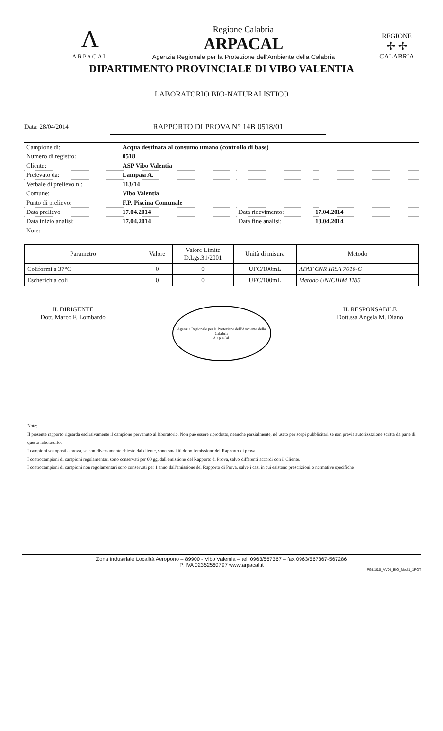Λ
ARPACAL
Regione Calabria
ARPACAL
Agenzia Regionale per la Protezione dell'Ambiente della Calabria
REGIONE
✢ ✢
CALABRIA
DIPARTIMENTO PROVINCIALE DI VIBO VALENTIA
LABORATORIO BIO-NATURALISTICO
Data: 28/04/2014 RAPPORTO DI PROVA N° 14B 0518/01
| Campione di: | Acqua destinata al consumo umano (controllo di base) | | |
| Numero di registro: | 0518 | | |
| Cliente: | ASP Vibo Valentia | | |
| Prelevato da: | Lampasi A. | | |
| Verbale di prelievo n.: | 113/14 | | |
| Comune: | Vibo Valentia | | |
| Punto di prelievo: | F.P. Piscina Comunale | | |
| Data prelievo | 17.04.2014 | Data ricevimento: | 17.04.2014 |
| Data inizio analisi: | 17.04.2014 | Data fine analisi: | 18.04.2014 |
| Note: | | | |
| Parametro | Valore | Valore Limite D.Lgs.31/2001 | Unità di misura | Metodo |
| --- | --- | --- | --- | --- |
| Coliformi a 37°C | 0 | 0 | UFC/100mL | APAT CNR IRSA 7010-C |
| Escherichia coli | 0 | 0 | UFC/100mL | Metodo UNICHIM 1185 |
IL DIRIGENTE
Dott. Marco F. Lombardo
Agenzia Regionale per la Protezione dell'Ambiente della Calabria
A.r.p.aCal.
IL RESPONSABILE
Dott.ssa Angela M. Diano
Note:
Il presente rapporto riguarda esclusivamente il campione pervenuto al laboratorio. Non può essere riprodotto, neanche parzialmente, né usato per scopi pubblicitari se non previa autorizzazione scritta da parte di questo laboratorio.
I campioni sottoposti a prova, se non diversamente chiesto dal cliente, sono smaltiti dopo l'emissione del Rapporto di prova.
I controcampioni di campioni regolamentari sono conservati per 60 gg. dall'emissione del Rapporto di Prova, salvo differenti accordi con il Cliente.
I controcampioni di campioni non regolamentari sono conservati per 1 anno dall'emissione del Rapporto di Prova, salvo i casi in cui esistono prescrizioni o normative specifiche.
Zona Industriale Località Aeroporto – 89900 - Vibo Valentia – tel. 0963/567367 – fax 0963/567367-567286
P. IVA 02352560797 www.arpacal.it
PG5.10.0_VV00_BIO_Mod.1_1POT